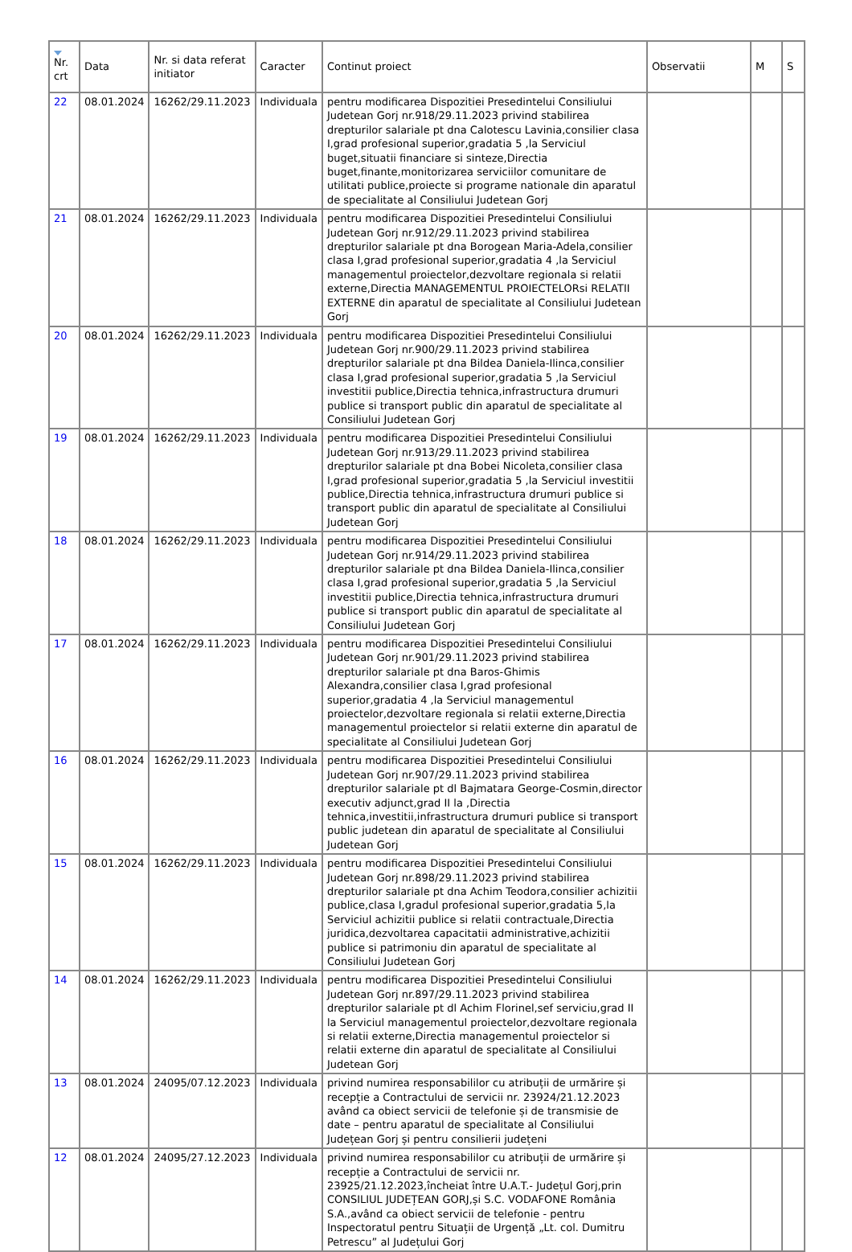| Nr. crt | Data | Nr. si data referat initiator | Caracter | Continut proiect | Observatii | M | S |
| --- | --- | --- | --- | --- | --- | --- | --- |
| 22 | 08.01.2024 | 16262/29.11.2023 | Individuala | pentru modificarea Dispozitiei Presedintelui Consiliului Judetean Gorj nr.918/29.11.2023 privind stabilirea drepturilor salariale pt dna Calotescu Lavinia,consilier clasa I,grad profesional superior,gradatia 5 ,la Serviciul buget,situatii financiare si sinteze,Directia buget,finante,monitorizarea serviciilor comunitare de utilitati publice,proiecte si programe nationale din aparatul de specialitate al Consiliului Judetean Gorj | | | |
| 21 | 08.01.2024 | 16262/29.11.2023 | Individuala | pentru modificarea Dispozitiei Presedintelui Consiliului Judetean Gorj nr.912/29.11.2023 privind stabilirea drepturilor salariale pt dna Borogean Maria-Adela,consilier clasa I,grad profesional superior,gradatia 4 ,la Serviciul managementul proiectelor,dezvoltare regionala si relatii externe,Directia MANAGEMENTUL PROIECTELORsi RELATII EXTERNE din aparatul de specialitate al Consiliului Judetean Gorj | | | |
| 20 | 08.01.2024 | 16262/29.11.2023 | Individuala | pentru modificarea Dispozitiei Presedintelui Consiliului Judetean Gorj nr.900/29.11.2023 privind stabilirea drepturilor salariale pt dna Bildea Daniela-Ilinca,consilier clasa I,grad profesional superior,gradatia 5 ,la Serviciul investitii publice,Directia tehnica,infrastructura drumuri publice si transport public din aparatul de specialitate al Consiliului Judetean Gorj | | | |
| 19 | 08.01.2024 | 16262/29.11.2023 | Individuala | pentru modificarea Dispozitiei Presedintelui Consiliului Judetean Gorj nr.913/29.11.2023 privind stabilirea drepturilor salariale pt dna Bobei Nicoleta,consilier clasa I,grad profesional superior,gradatia 5 ,la Serviciul investitii publice,Directia tehnica,infrastructura drumuri publice si transport public din aparatul de specialitate al Consiliului Judetean Gorj | | | |
| 18 | 08.01.2024 | 16262/29.11.2023 | Individuala | pentru modificarea Dispozitiei Presedintelui Consiliului Judetean Gorj nr.914/29.11.2023 privind stabilirea drepturilor salariale pt dna Bildea Daniela-Ilinca,consilier clasa I,grad profesional superior,gradatia 5 ,la Serviciul investitii publice,Directia tehnica,infrastructura drumuri publice si transport public din aparatul de specialitate al Consiliului Judetean Gorj | | | |
| 17 | 08.01.2024 | 16262/29.11.2023 | Individuala | pentru modificarea Dispozitiei Presedintelui Consiliului Judetean Gorj nr.901/29.11.2023 privind stabilirea drepturilor salariale pt dna Baros-Ghimis Alexandra,consilier clasa I,grad profesional superior,gradatia 4 ,la Serviciul managementul proiectelor,dezvoltare regionala si relatii externe,Directia managementul proiectelor si relatii externe din aparatul de specialitate al Consiliului Judetean Gorj | | | |
| 16 | 08.01.2024 | 16262/29.11.2023 | Individuala | pentru modificarea Dispozitiei Presedintelui Consiliului Judetean Gorj nr.907/29.11.2023 privind stabilirea drepturilor salariale pt dl Bajmatara George-Cosmin,director executiv adjunct,grad II la ,Directia tehnica,investitii,infrastructura drumuri publice si transport public judetean din aparatul de specialitate al Consiliului Judetean Gorj | | | |
| 15 | 08.01.2024 | 16262/29.11.2023 | Individuala | pentru modificarea Dispozitiei Presedintelui Consiliului Judetean Gorj nr.898/29.11.2023 privind stabilirea drepturilor salariale pt dna Achim Teodora,consilier achizitii publice,clasa I,gradul profesional superior,gradatia 5,la Serviciul achizitii publice si relatii contractuale,Directia juridica,dezvoltarea capacitatii administrative,achizitii publice si patrimoniu din aparatul de specialitate al Consiliului Judetean Gorj | | | |
| 14 | 08.01.2024 | 16262/29.11.2023 | Individuala | pentru modificarea Dispozitiei Presedintelui Consiliului Judetean Gorj nr.897/29.11.2023 privind stabilirea drepturilor salariale pt dl Achim Florinel,sef serviciu,grad II la Serviciul managementul proiectelor,dezvoltare regionala si relatii externe,Directia managementul proiectelor si relatii externe din aparatul de specialitate al Consiliului Judetean Gorj | | | |
| 13 | 08.01.2024 | 24095/07.12.2023 | Individuala | privind numirea responsabililor cu atribuții de urmărire și recepție a Contractului de servicii nr. 23924/21.12.2023 având ca obiect servicii de telefonie și de transmisie de date – pentru aparatul de specialitate al Consiliului Județean Gorj și pentru consilierii județeni | | | |
| 12 | 08.01.2024 | 24095/27.12.2023 | Individuala | privind numirea responsabililor cu atribuții de urmărire și recepție a Contractului de servicii nr. 23925/21.12.2023,încheiat între U.A.T.- Județul Gorj,prin CONSILIUL JUDEȚEAN GORJ,și S.C. VODAFONE România S.A.,având ca obiect servicii de telefonie - pentru Inspectoratul pentru Situații de Urgență „Lt. col. Dumitru Petrescu” al Județului Gorj | | | |